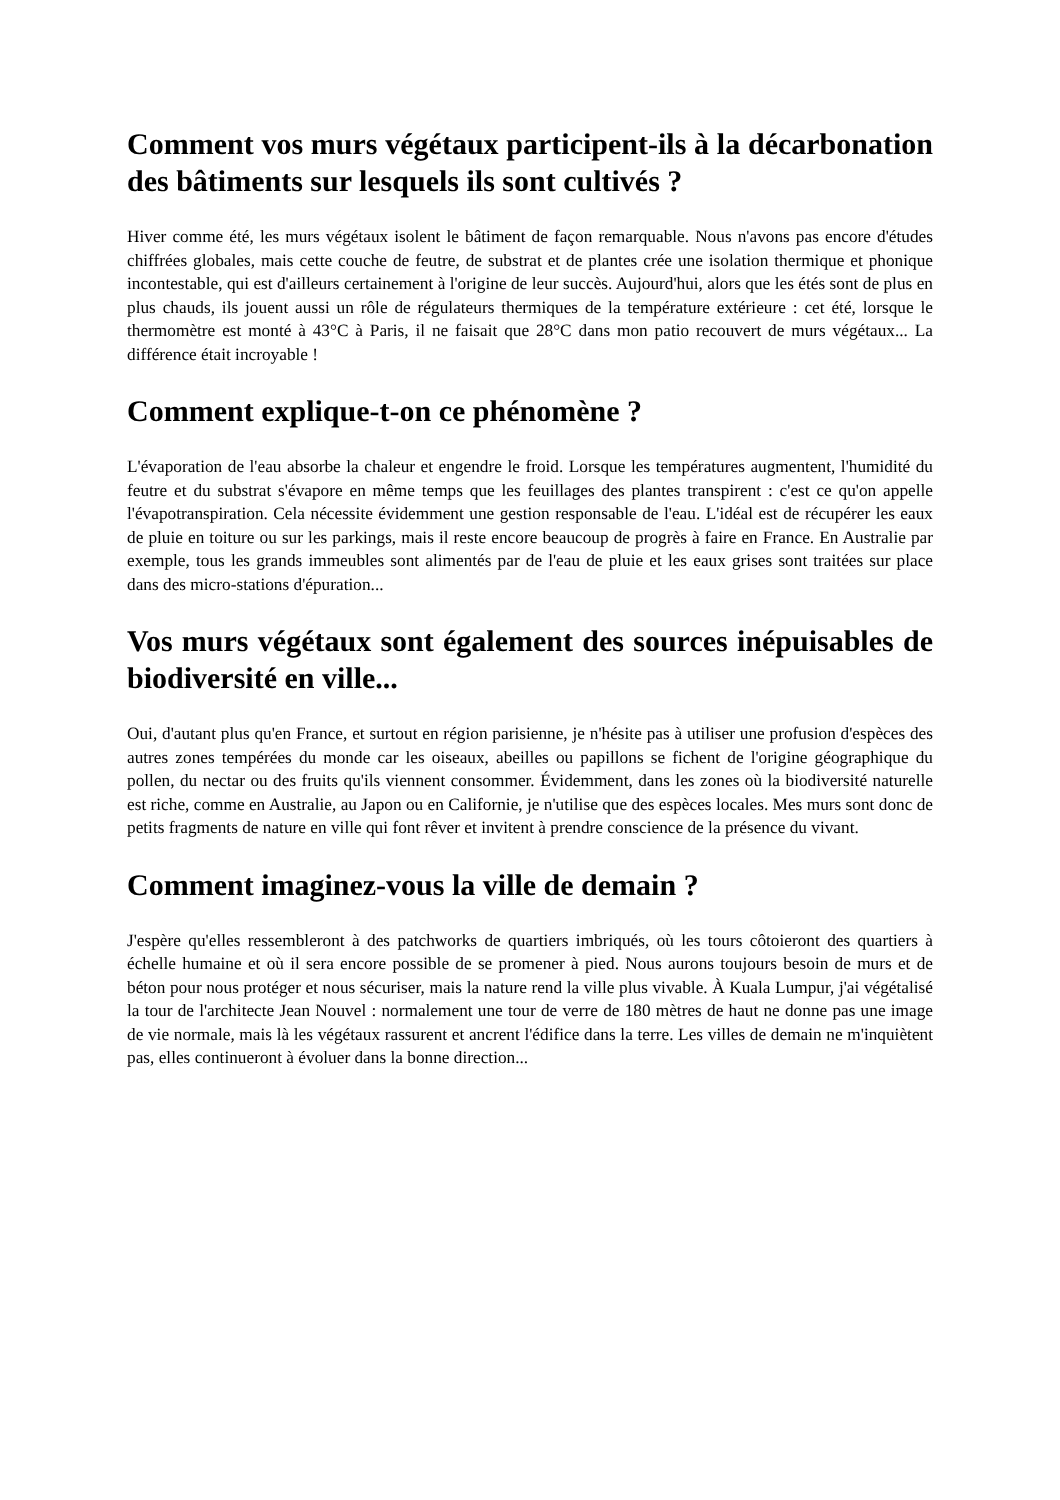Comment vos murs végétaux participent-ils à la décarbonation des bâtiments sur lesquels ils sont cultivés ?
Hiver comme été, les murs végétaux isolent le bâtiment de façon remarquable. Nous n'avons pas encore d'études chiffrées globales, mais cette couche de feutre, de substrat et de plantes crée une isolation thermique et phonique incontestable, qui est d'ailleurs certainement à l'origine de leur succès. Aujourd'hui, alors que les étés sont de plus en plus chauds, ils jouent aussi un rôle de régulateurs thermiques de la température extérieure : cet été, lorsque le thermomètre est monté à 43°C à Paris, il ne faisait que 28°C dans mon patio recouvert de murs végétaux... La différence était incroyable !
Comment explique-t-on ce phénomène ?
L'évaporation de l'eau absorbe la chaleur et engendre le froid. Lorsque les températures augmentent, l'humidité du feutre et du substrat s'évapore en même temps que les feuillages des plantes transpirent : c'est ce qu'on appelle l'évapotranspiration. Cela nécessite évidemment une gestion responsable de l'eau. L'idéal est de récupérer les eaux de pluie en toiture ou sur les parkings, mais il reste encore beaucoup de progrès à faire en France. En Australie par exemple, tous les grands immeubles sont alimentés par de l'eau de pluie et les eaux grises sont traitées sur place dans des micro-stations d'épuration...
Vos murs végétaux sont également des sources inépuisables de biodiversité en ville...
Oui, d'autant plus qu'en France, et surtout en région parisienne, je n'hésite pas à utiliser une profusion d'espèces des autres zones tempérées du monde car les oiseaux, abeilles ou papillons se fichent de l'origine géographique du pollen, du nectar ou des fruits qu'ils viennent consommer. Évidemment, dans les zones où la biodiversité naturelle est riche, comme en Australie, au Japon ou en Californie, je n'utilise que des espèces locales. Mes murs sont donc de petits fragments de nature en ville qui font rêver et invitent à prendre conscience de la présence du vivant.
Comment imaginez-vous la ville de demain ?
J'espère qu'elles ressembleront à des patchworks de quartiers imbriqués, où les tours côtoieront des quartiers à échelle humaine et où il sera encore possible de se promener à pied. Nous aurons toujours besoin de murs et de béton pour nous protéger et nous sécuriser, mais la nature rend la ville plus vivable. À Kuala Lumpur, j'ai végétalisé la tour de l'architecte Jean Nouvel : normalement une tour de verre de 180 mètres de haut ne donne pas une image de vie normale, mais là les végétaux rassurent et ancrent l'édifice dans la terre. Les villes de demain ne m'inquiètent pas, elles continueront à évoluer dans la bonne direction...